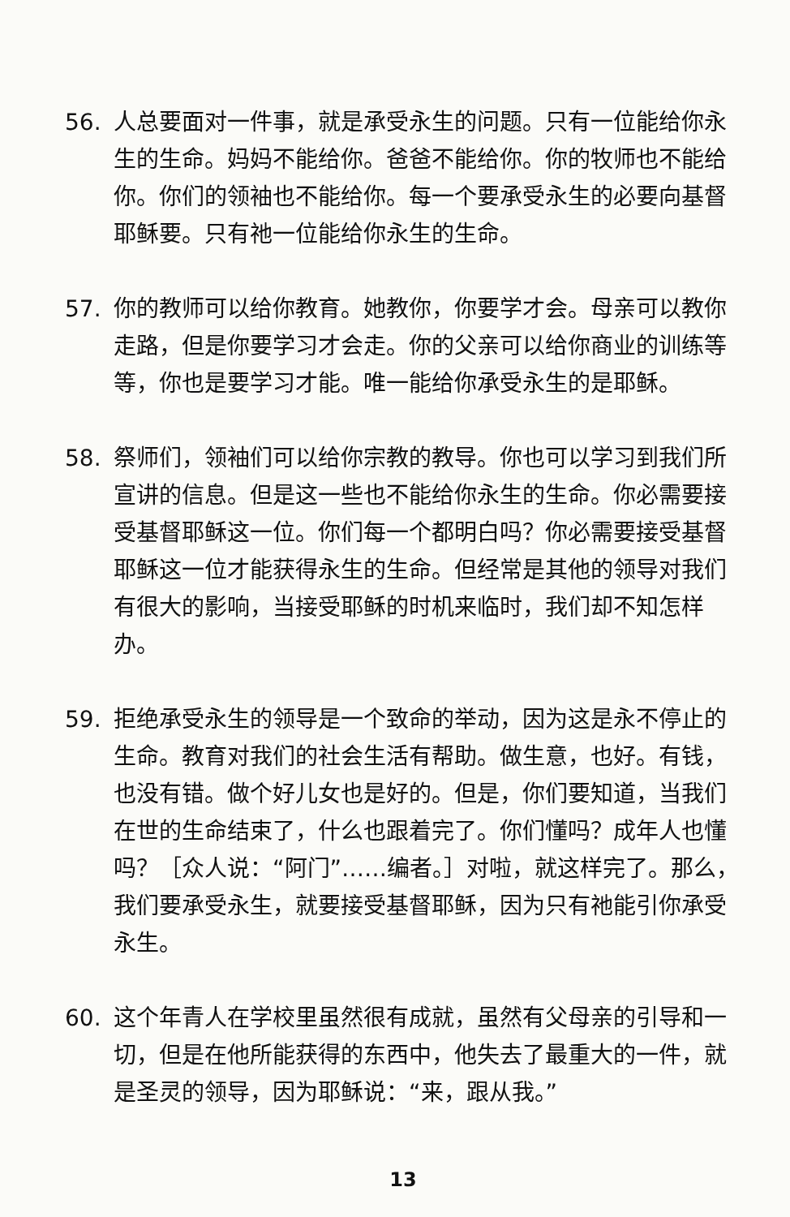56. 人总要面对一件事，就是承受永生的问题。只有一位能给你永生的生命。妈妈不能给你。爸爸不能给你。你的牧师也不能给你。你们的领袖也不能给你。每一个要承受永生的必要向基督耶稣要。只有祂一位能给你永生的生命。
57. 你的教师可以给你教育。她教你，你要学才会。母亲可以教你走路，但是你要学习才会走。你的父亲可以给你商业的训练等等，你也是要学习才能。唯一能给你承受永生的是耶稣。
58. 祭师们，领袖们可以给你宗教的教导。你也可以学习到我们所宣讲的信息。但是这一些也不能给你永生的生命。你必需要接受基督耶稣这一位。你们每一个都明白吗？你必需要接受基督耶稣这一位才能获得永生的生命。但经常是其他的领导对我们有很大的影响，当接受耶稣的时机来临时，我们却不知怎样办。
59. 拒绝承受永生的领导是一个致命的举动，因为这是永不停止的生命。教育对我们的社会生活有帮助。做生意，也好。有钱，也没有错。做个好儿女也是好的。但是，你们要知道，当我们在世的生命结束了，什么也跟着完了。你们懂吗？成年人也懂吗？［众人说：“阿门”……编者。］对啦，就这样完了。那么，我们要承受永生，就要接受基督耶稣，因为只有祂能引你承受永生。
60. 这个年青人在学校里虽然很有成就，虽然有父母亲的引导和一切，但是在他所能获得的东西中，他失去了最重大的一件，就是圣灵的领导，因为耶稣说：“来，跟从我。”
13